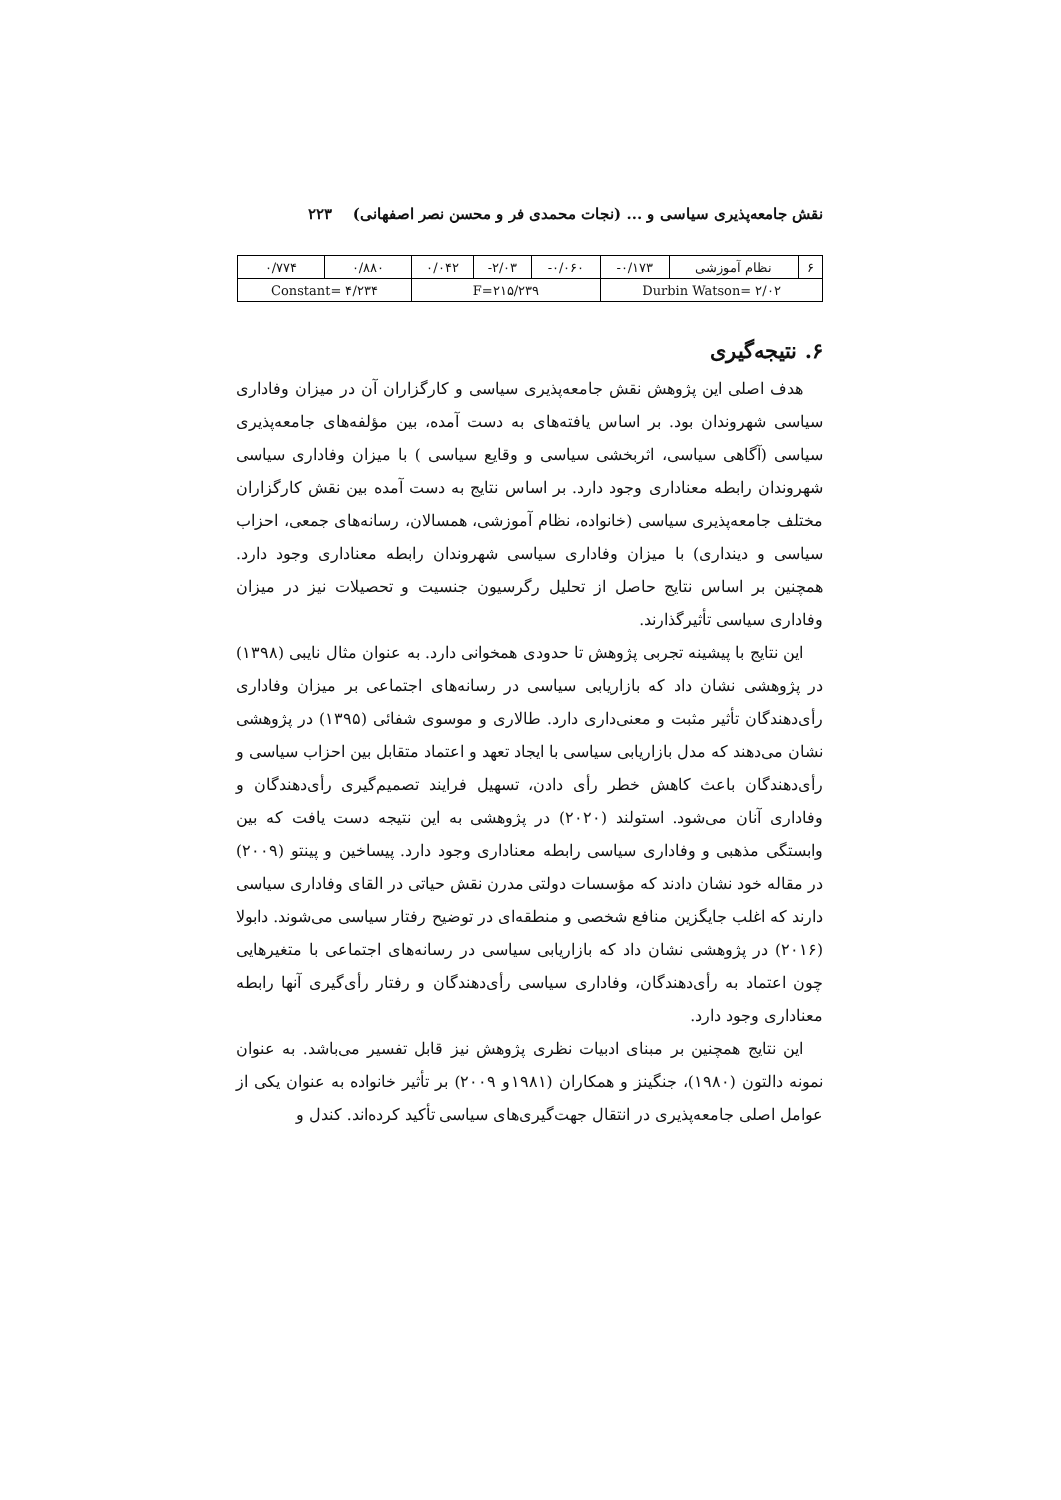نقش جامعه‌پذیری سیاسی و ... (نجات محمدی فر و محسن نصر اصفهانی) ۲۲۳
| ۶ | نظام آموزشی | ۰/۱۷۳- | ۰/۰۶۰- | ۲/۰۳- | ۰/۰۴۲ | ۰/۸۸۰ | ۰/۷۷۴ |
| Durbin Watson= ۲/۰۲ | | | F=۲۱۵/۲۳۹ | | | Constant= ۴/۲۳۴ | |
۶. نتیجه‌گیری
هدف اصلی این پژوهش نقش جامعه‌پذیری سیاسی و کارگزاران آن در میزان وفاداری سیاسی شهروندان بود. بر اساس یافته‌های به دست آمده، بین مؤلفه‌های جامعه‌پذیری سیاسی (آگاهی سیاسی، اثربخشی سیاسی و وقایع سیاسی ) با میزان وفاداری سیاسی شهروندان رابطه معناداری وجود دارد. بر اساس نتایج به دست آمده بین نقش کارگزاران مختلف جامعه‌پذیری سیاسی (خانواده، نظام آموزشی، همسالان، رسانه‌های جمعی، احزاب سیاسی و دینداری) با میزان وفاداری سیاسی شهروندان رابطه معناداری وجود دارد. همچنین بر اساس نتایج حاصل از تحلیل رگرسیون جنسیت و تحصیلات نیز در میزان وفاداری سیاسی تأثیرگذارند.
این نتایج با پیشینه تجربی پژوهش تا حدودی همخوانی دارد. به عنوان مثال نایبی (۱۳۹۸) در پژوهشی نشان داد که بازاریابی سیاسی در رسانه‌های اجتماعی بر میزان وفاداری رأی‌دهندگان تأثیر مثبت و معنی‌داری دارد. طالاری و موسوی شفائی (۱۳۹۵) در پژوهشی نشان می‌دهند که مدل بازاریابی سیاسی با ایجاد تعهد و اعتماد متقابل بین احزاب سیاسی و رأی‌دهندگان باعث کاهش خطر رأی دادن، تسهیل فرایند تصمیم‌گیری رأی‌دهندگان و وفاداری آنان می‌شود. استولند (۲۰۲۰) در پژوهشی به این نتیجه دست یافت که بین وابستگی مذهبی و وفاداری سیاسی رابطه معناداری وجود دارد. پیساخین و پینتو (۲۰۰۹) در مقاله خود نشان دادند که مؤسسات دولتی مدرن نقش حیاتی در القای وفاداری سیاسی دارند که اغلب جایگزین منافع شخصی و منطقه‌ای در توضیح رفتار سیاسی می‌شوند. دابولا (۲۰۱۶) در پژوهشی نشان داد که بازاریابی سیاسی در رسانه‌های اجتماعی با متغیرهایی چون اعتماد به رأی‌دهندگان، وفاداری سیاسی رأی‌دهندگان و رفتار رأی‌گیری آنها رابطه معناداری وجود دارد.
این نتایج همچنین بر مبنای ادبیات نظری پژوهش نیز قابل تفسیر می‌باشد. به عنوان نمونه دالتون (۱۹۸۰)، جنگینز و همکاران (۱۹۸۱و ۲۰۰۹) بر تأثیر خانواده به عنوان یکی از عوامل اصلی جامعه‌پذیری در انتقال جهت‌گیری‌های سیاسی تأکید کرده‌اند. کندل و